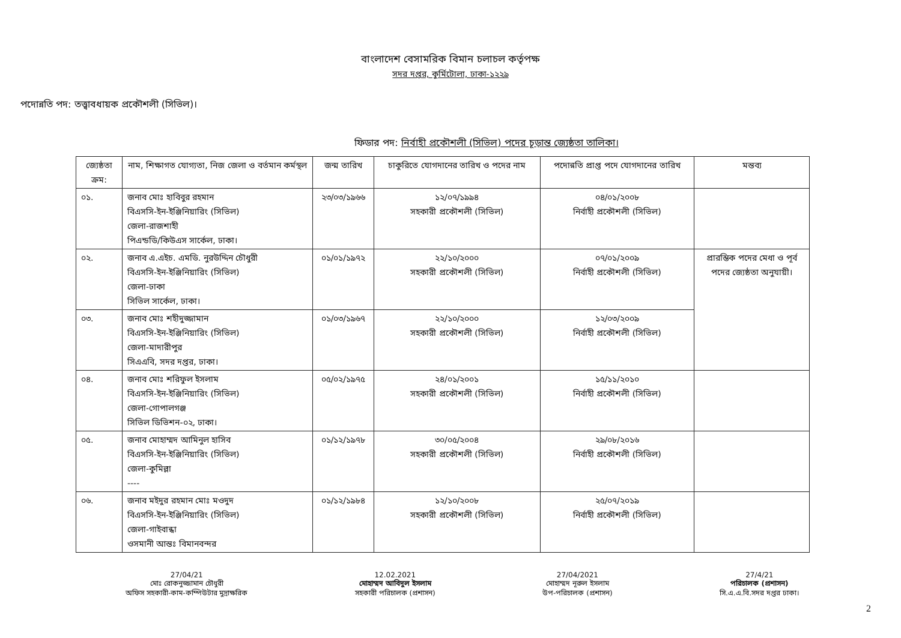বাংলাদেশ বেসামরিক বিমান চলাচল কর্তৃপক্ষ
সদর দপ্তর, কুর্মিটোলা, ঢাকা-১২২৯
পদোন্নতি পদ: তত্ত্বাবধায়ক প্রকৌশলী (সিভিল)।
ফিডার পদ: নির্বাহী প্রকৌশলী (সিভিল) পদের চূড়ান্ত জ্যেষ্ঠতা তালিকা।
| জ্যেষ্ঠতা ক্রম: | নাম, শিক্ষাগত যোগ্যতা, নিজ জেলা ও বর্তমান কর্মস্থল | জন্ম তারিখ | চাকুরিতে যোগদানের তারিখ ও পদের নাম | পদোন্নতি প্রাপ্ত পদে যোগদানের তারিখ | মন্তব্য |
| --- | --- | --- | --- | --- | --- |
| ০১. | জনাব মোঃ হাবিবুর রহমান বিএসসি-ইন-ইঞ্জিনিয়ারিং (সিভিল) জেলা-রাজশাহী পিএন্ডডি/কিউএস সার্কেল, ঢাকা। | ২৩/০৩/১৯৬৬ | ১২/০৭/১৯৯৪ সহকারী প্রকৌশলী (সিভিল) | ০৪/০১/২০০৮ নির্বাহী প্রকৌশলী (সিভিল) | |
| ০২. | জনাব এ.এইচ. এমডি. নুরউদ্দিন চৌধুরী বিএসসি-ইন-ইঞ্জিনিয়ারিং (সিভিল) জেলা-ঢাকা সিভিল সার্কেল, ঢাকা। | ০১/০১/১৯৭২ | ২২/১০/২০০০ সহকারী প্রকৌশলী (সিভিল) | ০৭/০১/২০০৯ নির্বাহী প্রকৌশলী (সিভিল) | প্রারম্ভিক পদের মেধা ও পূর্ব পদের জ্যেষ্ঠতা অনুযায়ী। |
| ০৩. | জনাব মোঃ শহীদুজ্জামান বিএসসি-ইন-ইঞ্জিনিয়ারিং (সিভিল) জেলা-মাদারীপুর সিএএবি, সদর দপ্তর, ঢাকা। | ০১/০৩/১৯৬৭ | ২২/১০/২০০০ সহকারী প্রকৌশলী (সিভিল) | ১২/০৩/২০০৯ নির্বাহী প্রকৌশলী (সিভিল) | |
| ০৪. | জনাব মোঃ শরিফুল ইসলাম বিএসসি-ইন-ইঞ্জিনিয়ারিং (সিভিল) জেলা-গোপালগঞ্জ সিভিল ডিভিশন-০২, ঢাকা। | ০৫/০২/১৯৭৫ | ২৪/০১/২০০১ সহকারী প্রকৌশলী (সিভিল) | ১৫/১১/২০১০ নির্বাহী প্রকৌশলী (সিভিল) | |
| ০৫. | জনাব মোহাম্মদ আমিনুল হাসিব বিএসসি-ইন-ইঞ্জিনিয়ারিং (সিভিল) জেলা-কুমিল্লা ---- | ০১/১২/১৯৭৮ | ৩০/০৫/২০০৪ সহকারী প্রকৌশলী (সিভিল) | ২৯/০৮/২০১৬ নির্বাহী প্রকৌশলী (সিভিল) | |
| ০৬. | জনাব মইদুর রহমান মোঃ মওদুদ বিএসসি-ইন-ইঞ্জিনিয়ারিং (সিভিল) জেলা-গাইবান্ধা ওসমানী আন্তঃ বিমানবন্দর | ০১/১২/১৯৮৪ | ১২/১০/২০০৮ সহকারী প্রকৌশলী (সিভিল) | ২৫/০৭/২০১৯ নির্বাহী প্রকৌশলী (সিভিল) | |
27/04/21
মোঃ রোকনুজ্জামান চৌধুরী
অফিস সহকারী-কাম-কম্পিউটার মুদ্রাক্ষরিক
12.02.2021
মোহাম্মদ আবিদুল ইসলাম
সহকারী পরিচালক (প্রশাসন)
27/04/2021
মোহাম্মদ নূরুল ইসলাম
উপ-পরিচালক (প্রশাসন)
27/4/21
পরিচালক (প্রশাসন)
সি.এ.এ.বি.সদর দপ্তর ঢাকা।
2